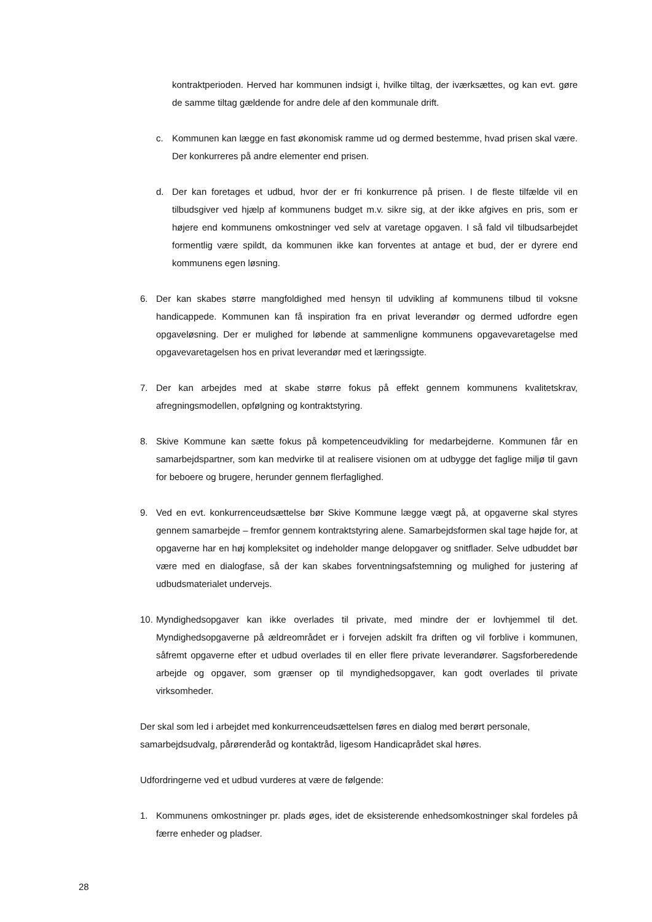kontraktperioden. Herved har kommunen indsigt i, hvilke tiltag, der iværksættes, og kan evt. gøre de samme tiltag gældende for andre dele af den kommunale drift.
c. Kommunen kan lægge en fast økonomisk ramme ud og dermed bestemme, hvad prisen skal være. Der konkurreres på andre elementer end prisen.
d. Der kan foretages et udbud, hvor der er fri konkurrence på prisen. I de fleste tilfælde vil en tilbudsgiver ved hjælp af kommunens budget m.v. sikre sig, at der ikke afgives en pris, som er højere end kommunens omkostninger ved selv at varetage opgaven. I så fald vil tilbudsarbejdet formentlig være spildt, da kommunen ikke kan forventes at antage et bud, der er dyrere end kommunens egen løsning.
6. Der kan skabes større mangfoldighed med hensyn til udvikling af kommunens tilbud til voksne handicappede. Kommunen kan få inspiration fra en privat leverandør og dermed udfordre egen opgaveløsning. Der er mulighed for løbende at sammenligne kommunens opgavevaretagelse med opgavevaretagelsen hos en privat leverandør med et læringssigte.
7. Der kan arbejdes med at skabe større fokus på effekt gennem kommunens kvalitetskrav, afregningsmodellen, opfølgning og kontraktstyring.
8. Skive Kommune kan sætte fokus på kompetenceudvikling for medarbejderne. Kommunen får en samarbejdspartner, som kan medvirke til at realisere visionen om at udbygge det faglige miljø til gavn for beboere og brugere, herunder gennem flerfaglighed.
9. Ved en evt. konkurrenceudsættelse bør Skive Kommune lægge vægt på, at opgaverne skal styres gennem samarbejde – fremfor gennem kontraktstyring alene. Samarbejdsformen skal tage højde for, at opgaverne har en høj kompleksitet og indeholder mange delopgaver og snitflader. Selve udbuddet bør være med en dialogfase, så der kan skabes forventningsafstemning og mulighed for justering af udbudsmaterialet undervejs.
10.
Myndighedsopgaver kan ikke overlades til private, med mindre der er lovhjemmel til det. Myndighedsopgaverne på ældreområdet er i forvejen adskilt fra driften og vil forblive i kommunen, såfremt opgaverne efter et udbud overlades til en eller flere private leverandører. Sagsforberedende arbejde og opgaver, som grænser op til myndighedsopgaver, kan godt overlades til private virksomheder.
Der skal som led i arbejdet med konkurrenceudsættelsen føres en dialog med berørt personale, samarbejdsudvalg, pårørenderåd og kontaktråd, ligesom Handicaprådet skal høres.
Udfordringerne ved et udbud vurderes at være de følgende:
1. Kommunens omkostninger pr. plads øges, idet de eksisterende enhedsomkostninger skal fordeles på færre enheder og pladser.
28